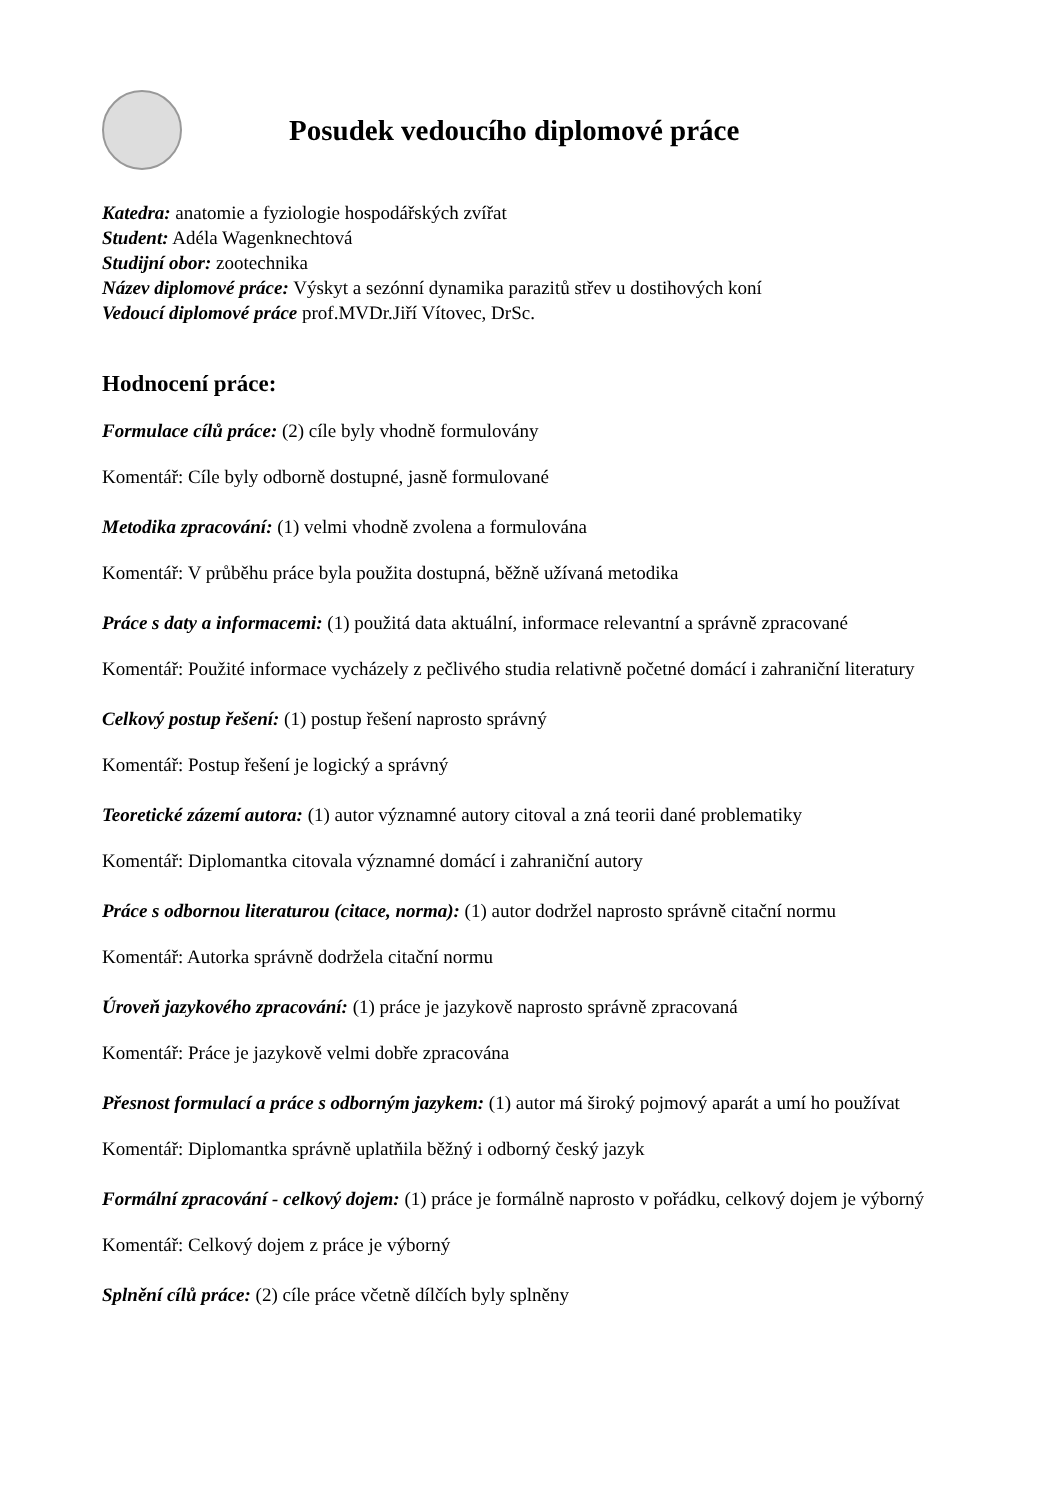Posudek vedoucího diplomové práce
Katedra: anatomie a fyziologie hospodářských zvířat
Student: Adéla Wagenknechtová
Studijní obor: zootechnika
Název diplomové práce: Výskyt a sezónní dynamika parazitů střev u dostihových koní
Vedoucí diplomové práce prof.MVDr.Jiří Vítovec, DrSc.
Hodnocení práce:
Formulace cílů práce: (2) cíle byly vhodně formulovány
Komentář: Cíle byly odborně dostupné, jasně formulované
Metodika zpracování: (1) velmi vhodně zvolena a formulována
Komentář: V průběhu práce byla použita dostupná, běžně užívaná metodika
Práce s daty a informacemi: (1) použitá data aktuální, informace relevantní a správně zpracované
Komentář: Použité informace vycházely z pečlivého studia relativně početné domácí i zahraniční literatury
Celkový postup řešení: (1) postup řešení naprosto správný
Komentář: Postup řešení je logický a správný
Teoretické zázemí autora: (1) autor významné autory citoval a zná teorii dané problematiky
Komentář: Diplomantka citovala významné domácí i zahraniční autory
Práce s odbornou literaturou (citace, norma): (1) autor dodržel naprosto správně citační normu
Komentář: Autorka správně dodržela citační normu
Úroveň jazykového zpracování: (1) práce je jazykově naprosto správně zpracovaná
Komentář: Práce je jazykově velmi dobře zpracována
Přesnost formulací a práce s odborným jazykem: (1) autor má široký pojmový aparát a umí ho používat
Komentář: Diplomantka správně uplatňila běžný i odborný český jazyk
Formální zpracování - celkový dojem: (1) práce je formálně naprosto v pořádku, celkový dojem je výborný
Komentář: Celkový dojem z práce je výborný
Splnění cílů práce: (2) cíle práce včetně dílčích byly splněny